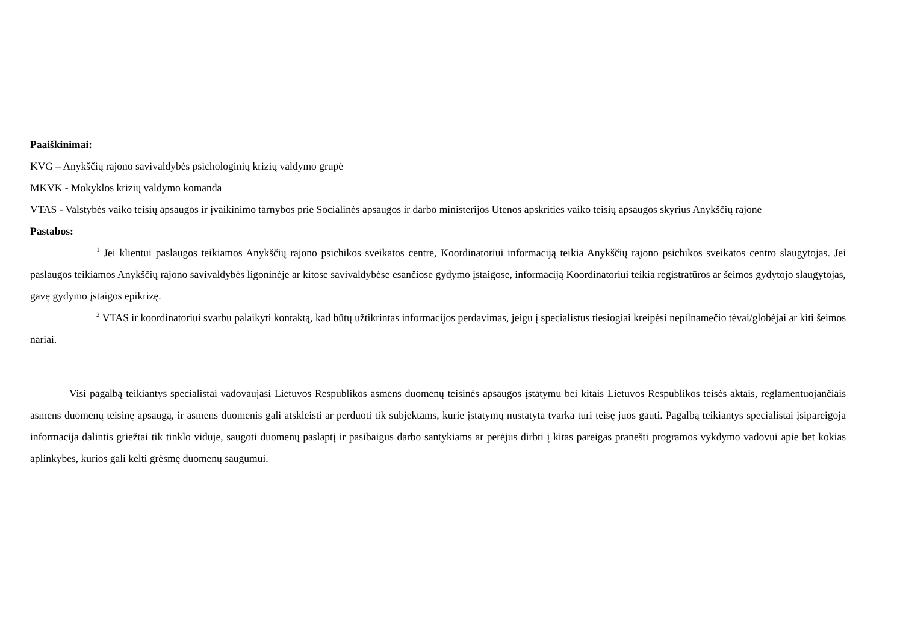Paaiškinimai:
KVG – Anykščių rajono savivaldybės psichologinių krizių valdymo grupė
MKVK - Mokyklos krizių valdymo komanda
VTAS - Valstybės vaiko teisių apsaugos ir įvaikinimo tarnybos prie Socialinės apsaugos ir darbo ministerijos Utenos apskrities vaiko teisių apsaugos skyrius Anykščių rajone
Pastabos:
<sup>1</sup> Jei klientui paslaugos teikiamos Anykščių rajono psichikos sveikatos centre, Koordinatoriui informaciją teikia Anykščių rajono psichikos sveikatos centro slaugytojas. Jei paslaugos teikiamos Anykščių rajono savivaldybės ligoninėje ar kitose savivaldybėse esančiose gydymo įstaigose, informaciją Koordinatoriui teikia registratūros ar šeimos gydytojo slaugytojas, gavę gydymo įstaigos epikrizę.
<sup>2</sup> VTAS ir koordinatoriui svarbu palaikyti kontaktą, kad būtų užtikrintas informacijos perdavimas, jeigu į specialistus tiesiogiai kreipėsi nepilnamečio tėvai/globėjai ar kiti šeimos nariai.
Visi pagalbą teikiantys specialistai vadovaujasi Lietuvos Respublikos asmens duomenų teisinės apsaugos įstatymu bei kitais Lietuvos Respublikos teisės aktais, reglamentuojančiais asmens duomenų teisinę apsaugą, ir asmens duomenis gali atskleisti ar perduoti tik subjektams, kurie įstatymų nustatyta tvarka turi teisę juos gauti. Pagalbą teikiantys specialistai įsipareigoja informacija dalintis griežtai tik tinklo viduje, saugoti duomenų paslaptį ir pasibaigus darbo santykiams ar perėjus dirbti į kitas pareigas pranešti programos vykdymo vadovui apie bet kokias aplinkybes, kurios gali kelti grėsmę duomenų saugumui.